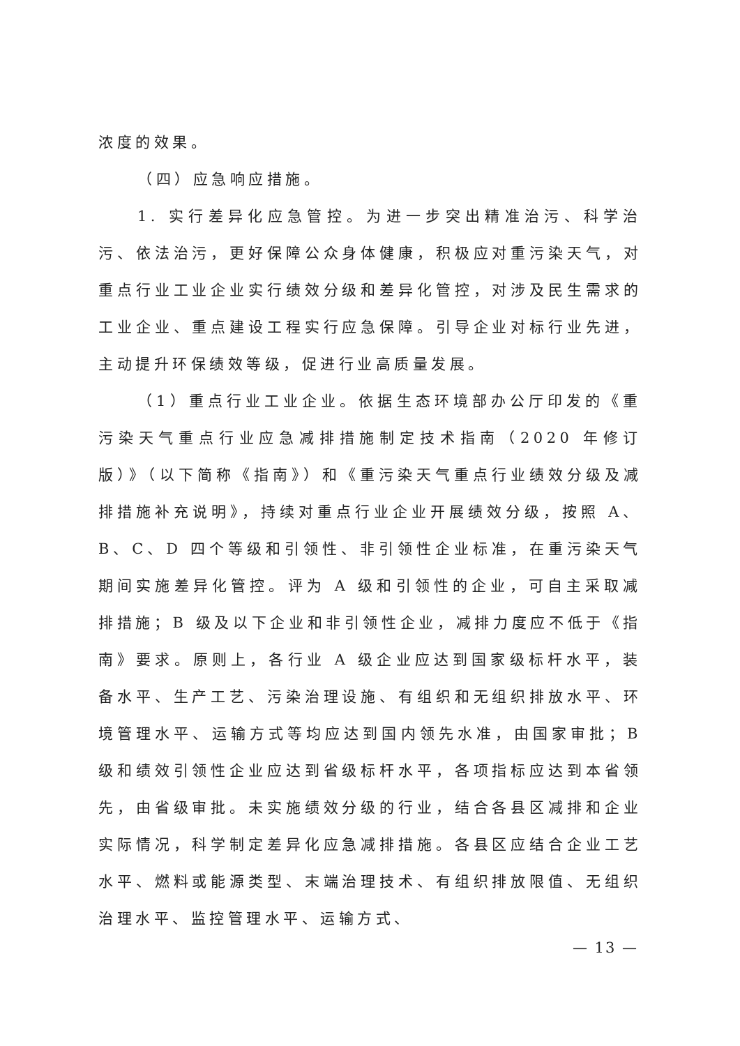浓度的效果。
（四）应急响应措施。
1. 实行差异化应急管控。为进一步突出精准治污、科学治污、依法治污，更好保障公众身体健康，积极应对重污染天气，对重点行业工业企业实行绩效分级和差异化管控，对涉及民生需求的工业企业、重点建设工程实行应急保障。引导企业对标行业先进，主动提升环保绩效等级，促进行业高质量发展。
（1）重点行业工业企业。依据生态环境部办公厅印发的《重污染天气重点行业应急减排措施制定技术指南（2020 年修订版）》（以下简称《指南》）和《重污染天气重点行业绩效分级及减排措施补充说明》，持续对重点行业企业开展绩效分级，按照 A、B、C、D 四个等级和引领性、非引领性企业标准，在重污染天气期间实施差异化管控。评为 A 级和引领性的企业，可自主采取减排措施；B 级及以下企业和非引领性企业，减排力度应不低于《指南》要求。原则上，各行业 A 级企业应达到国家级标杆水平，装备水平、生产工艺、污染治理设施、有组织和无组织排放水平、环境管理水平、运输方式等均应达到国内领先水准，由国家审批；B 级和绩效引领性企业应达到省级标杆水平，各项指标应达到本省领先，由省级审批。未实施绩效分级的行业，结合各县区减排和企业实际情况，科学制定差异化应急减排措施。各县区应结合企业工艺水平、燃料或能源类型、末端治理技术、有组织排放限值、无组织治理水平、监控管理水平、运输方式、
— 13 —